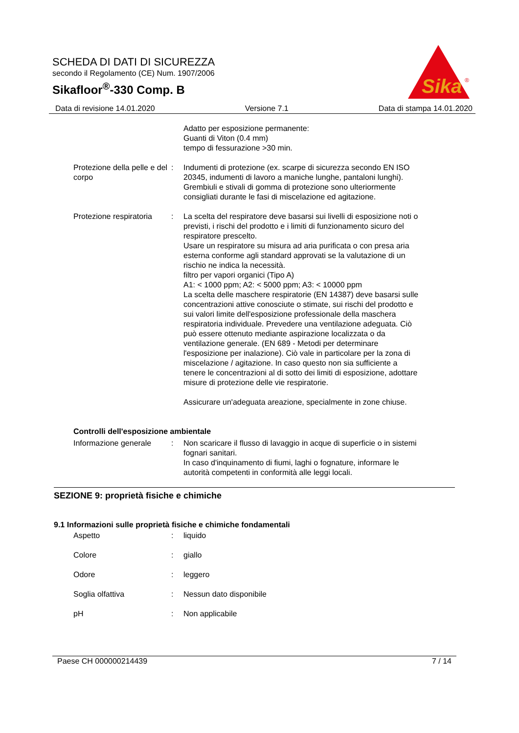SCHEDA DI DATI DI SICUREZZA
secondo il Regolamento (CE) Num. 1907/2006
Sikafloor<sup>®</sup>-330 Comp. B
Sika
®
Data di revisione 14.01.2020 Versione 7.1 Data di stampa 14.01.2020
Adatto per esposizione permanente:
Guanti di Viton (0.4 mm)
tempo di fessurazione >30 min.
Protezione della pelle e del corpo
: Indumenti di protezione (ex. scarpe di sicurezza secondo EN ISO 20345, indumenti di lavoro a maniche lunghe, pantaloni lunghi). Grembiuli e stivali di gomma di protezione sono ulteriormente consigliati durante le fasi di miscelazione ed agitazione.
Protezione respiratoria : La scelta del respiratore deve basarsi sui livelli di esposizione noti o previsti, i rischi del prodotto e i limiti di funzionamento sicuro del respiratore prescelto.
Usare un respiratore su misura ad aria purificata o con presa aria esterna conforme agli standard approvati se la valutazione di un rischio ne indica la necessità.
filtro per vapori organici (Tipo A)
A1: < 1000 ppm; A2: < 5000 ppm; A3: < 10000 ppm
La scelta delle maschere respiratorie (EN 14387) deve basarsi sulle concentrazioni attive conosciute o stimate, sui rischi del prodotto e sui valori limite dell'esposizione professionale della maschera respiratoria individuale. Prevedere una ventilazione adeguata. Ciò può essere ottenuto mediante aspirazione localizzata o da ventilazione generale. (EN 689 - Metodi per determinare l'esposizione per inalazione). Ciò vale in particolare per la zona di miscelazione / agitazione. In caso questo non sia sufficiente a tenere le concentrazioni al di sotto dei limiti di esposizione, adottare misure di protezione delle vie respiratorie.
Assicurare un'adeguata areazione, specialmente in zone chiuse.
Controlli dell'esposizione ambientale
Informazione generale : Non scaricare il flusso di lavaggio in acque di superficie o in sistemi fognari sanitari.
In caso d'inquinamento di fiumi, laghi o fognature, informare le autorità competenti in conformità alle leggi locali.
SEZIONE 9: proprietà fisiche e chimiche
9.1 Informazioni sulle proprietà fisiche e chimiche fondamentali
Aspetto : liquido
Colore : giallo
Odore : leggero
Soglia olfattiva : Nessun dato disponibile
pH : Non applicabile
Paese CH 000000214439 7 / 14